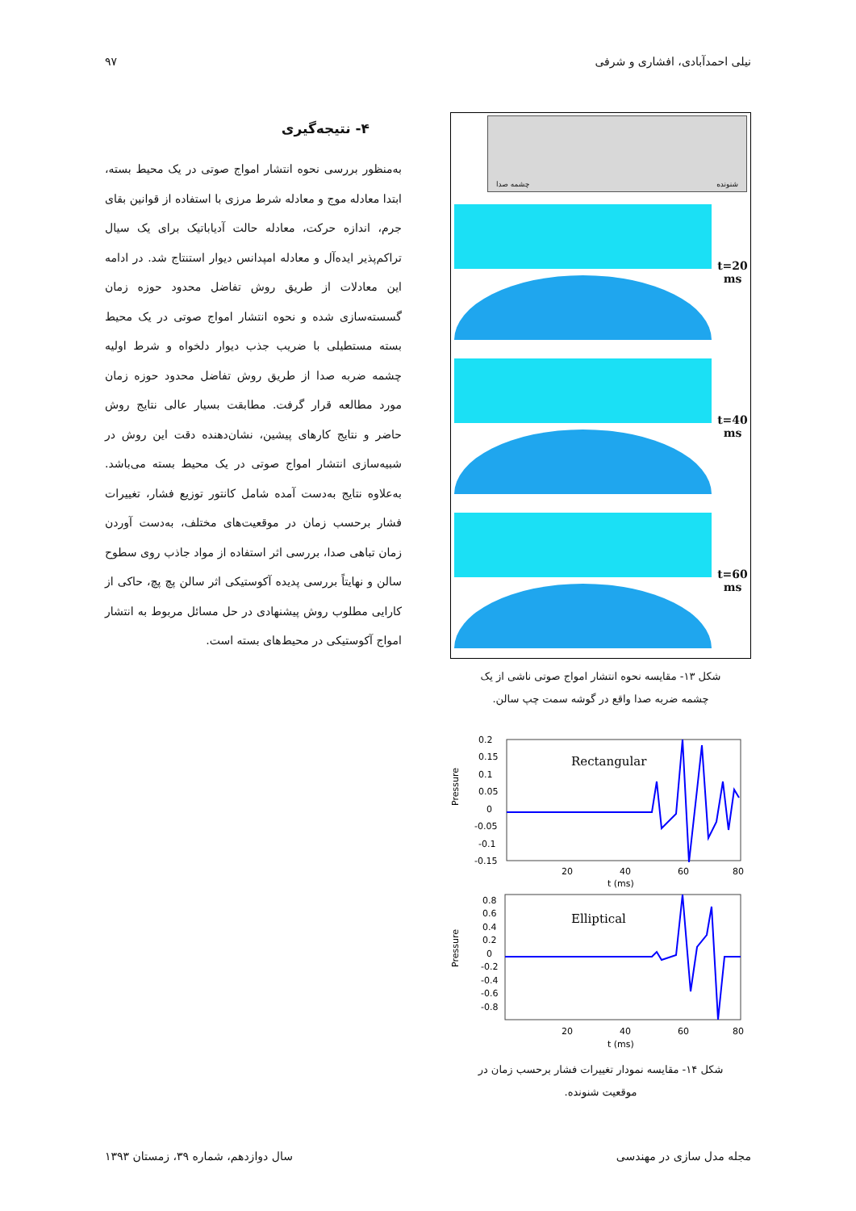نیلی احمدآبادی، افشاری و شرفی ۹۷
شنونده چشمه صدا
t=20
ms
t=40
ms
t=60
ms
شکل ۱۳- مقایسه نحوه انتشار امواج صوتی ناشی از یک
چشمه ضربه صدا واقع در گوشه سمت چپ سالن.
Pressure
0.2
0.15
0.1
0.05
0
-0.05
-0.1
-0.15
20
40
60
80
t (ms)
Rectangular
Pressure
0.8
0.6
0.4
0.2
0
-0.2
-0.4
-0.6
-0.8
20
40
60
80
t (ms)
Elliptical
شکل ۱۴- مقایسه نمودار تغییرات فشار برحسب زمان در
موقعیت شنونده.
۴- نتیجه‌گیری
به‌منظور بررسی نحوه انتشار امواج صوتی در یک محیط بسته، ابتدا معادله موج و معادله شرط مرزی با استفاده از قوانین بقای جرم، اندازه حرکت، معادله حالت آدیاباتیک برای یک سیال تراکم‌پذیر ایده‌آل و معادله امپدانس دیوار استنتاج شد. در ادامه این معادلات از طریق روش تفاضل محدود حوزه زمان گسسته‌سازی شده و نحوه انتشار امواج صوتی در یک محیط بسته مستطیلی با ضریب جذب دیوار دلخواه و شرط اولیه چشمه ضربه صدا از طریق روش تفاضل محدود حوزه زمان مورد مطالعه قرار گرفت. مطابقت بسیار عالی نتایج روش حاضر و نتایج کارهای پیشین، نشان‌دهنده دقت این روش در شبیه‌سازی انتشار امواج صوتی در یک محیط بسته می‌باشد. به‌علاوه نتایج به‌دست آمده شامل کانتور توزیع فشار، تغییرات فشار برحسب زمان در موقعیت‌های مختلف، به‌دست آوردن زمان تباهی صدا، بررسی اثر استفاده از مواد جاذب روی سطوح سالن و نهایتاً بررسی پدیده آکوستیکی اثر سالن پچ پچ، حاکی از کارایی مطلوب روش پیشنهادی در حل مسائل مربوط به انتشار امواج آکوستیکی در محیط‌های بسته است.
مجله مدل سازی در مهندسی سال دوازدهم، شماره ۳۹، زمستان ۱۳۹۳